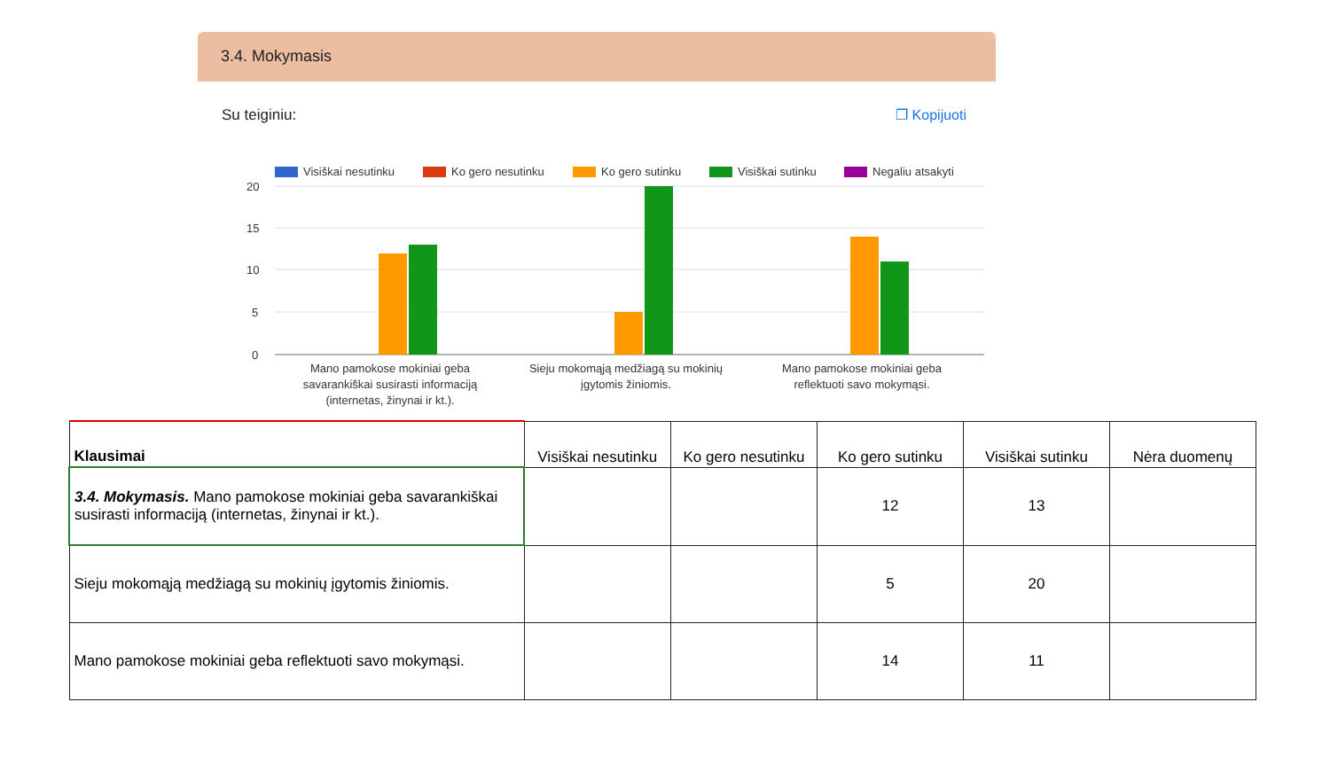3.4. Mokymasis
Su teiginiu: ❐ Kopijuoti
Visiškai nesutinku
Ko gero nesutinku
Ko gero sutinku
Visiškai sutinku
Negaliu atsakyti
20
15
10
5
0
Mano pamokose mokiniai geba
savarankiškai susirasti informaciją
(internetas, žinynai ir kt.).
Sieju mokomąją medžiagą su mokinių
įgytomis žiniomis.
Mano pamokose mokiniai geba
reflektuoti savo mokymąsi.
| Klausimai | Visiškai nesutinku | Ko gero nesutinku | Ko gero sutinku | Visiškai sutinku | Nėra duomenų |
| --- | --- | --- | --- | --- | --- |
| 3.4. Mokymasis. Mano pamokose mokiniai geba savarankiškai susirasti informaciją (internetas, žinynai ir kt.). | | | 12 | 13 | |
| Sieju mokomąją medžiagą su mokinių įgytomis žiniomis. | | | 5 | 20 | |
| Mano pamokose mokiniai geba reflektuoti savo mokymąsi. | | | 14 | 11 | |